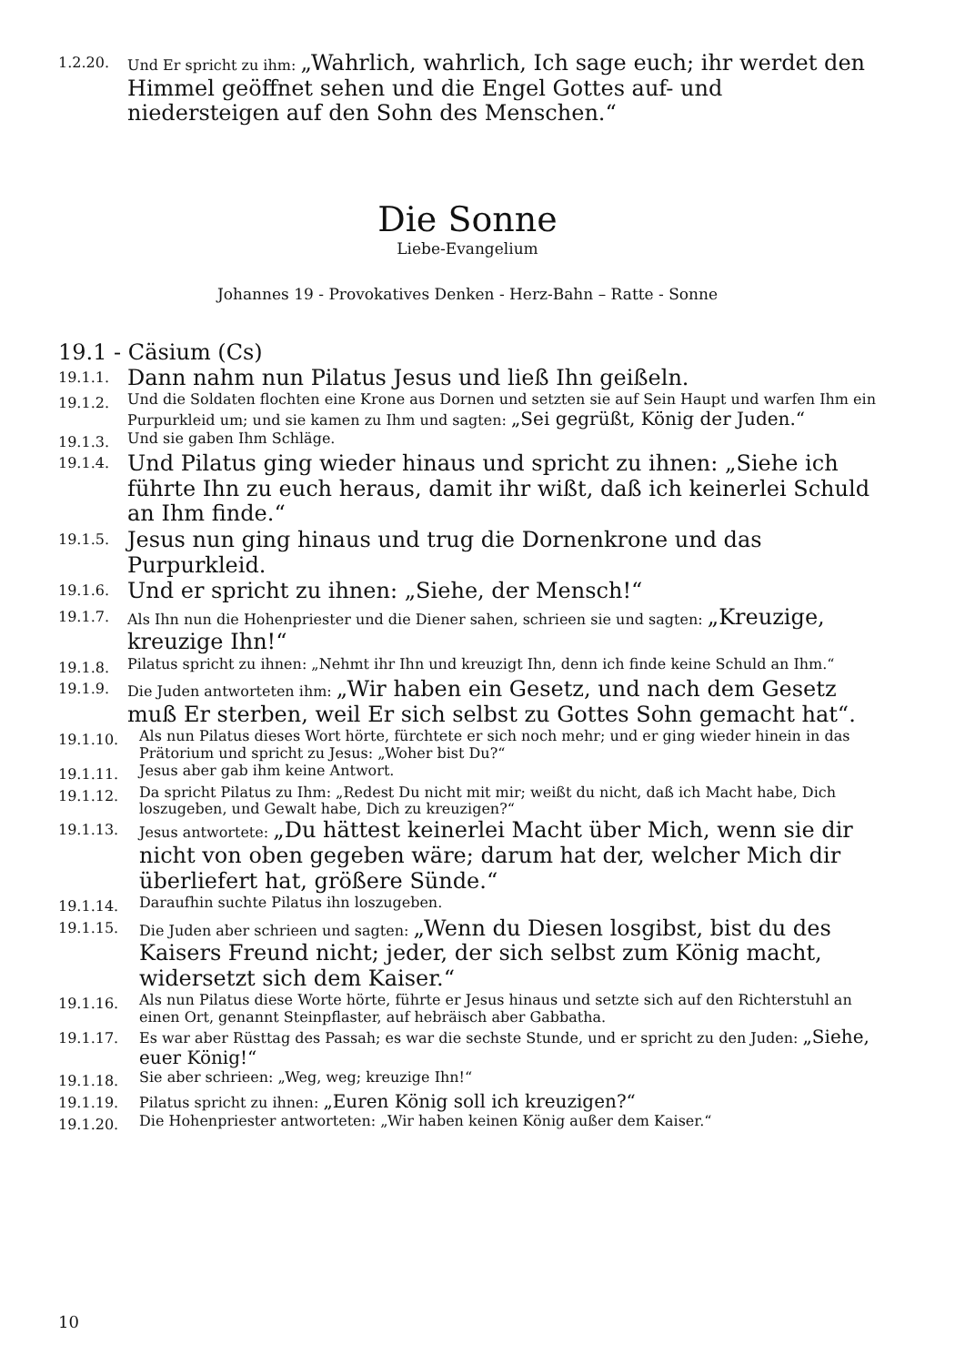1.2.20. Und Er spricht zu ihm: „Wahrlich, wahrlich, Ich sage euch; ihr werdet den Himmel geöffnet sehen und die Engel Gottes auf- und niedersteigen auf den Sohn des Menschen.“
Die Sonne
Liebe-Evangelium
Johannes 19 - Provokatives Denken - Herz-Bahn – Ratte - Sonne
19.1 - Cäsium (Cs)
19.1.1. Dann nahm nun Pilatus Jesus und ließ Ihn geißeln.
19.1.2. Und die Soldaten flochten eine Krone aus Dornen und setzten sie auf Sein Haupt und warfen Ihm ein Purpurkleid um; und sie kamen zu Ihm und sagten: „Sei gegrüßt, König der Juden.“
19.1.3. Und sie gaben Ihm Schläge.
19.1.4. Und Pilatus ging wieder hinaus und spricht zu ihnen: „Siehe ich führte Ihn zu euch heraus, damit ihr wißt, daß ich keinerlei Schuld an Ihm finde.“
19.1.5. Jesus nun ging hinaus und trug die Dornenkrone und das Purpurkleid.
19.1.6. Und er spricht zu ihnen: „Siehe, der Mensch!“
19.1.7. Als Ihn nun die Hohenpriester und die Diener sahen, schrieen sie und sagten: „Kreuzige, kreuzige Ihn!“
19.1.8. Pilatus spricht zu ihnen: „Nehmt ihr Ihn und kreuzigt Ihn, denn ich finde keine Schuld an Ihm.“
19.1.9. Die Juden antworteten ihm: „Wir haben ein Gesetz, und nach dem Gesetz muß Er sterben, weil Er sich selbst zu Gottes Sohn gemacht hat“.
19.1.10. Als nun Pilatus dieses Wort hörte, fürchtete er sich noch mehr; und er ging wieder hinein in das Prätorium und spricht zu Jesus: „Woher bist Du?“
19.1.11. Jesus aber gab ihm keine Antwort.
19.1.12. Da spricht Pilatus zu Ihm: „Redest Du nicht mit mir; weißt du nicht, daß ich Macht habe, Dich loszugeben, und Gewalt habe, Dich zu kreuzigen?“
19.1.13. Jesus antwortete: „Du hättest keinerlei Macht über Mich, wenn sie dir nicht von oben gegeben wäre; darum hat der, welcher Mich dir überliefert hat, größere Sünde.“
19.1.14. Daraufhin suchte Pilatus ihn loszugeben.
19.1.15. Die Juden aber schrieen und sagten: „Wenn du Diesen losgibst, bist du des Kaisers Freund nicht; jeder, der sich selbst zum König macht, widersetzt sich dem Kaiser.“
19.1.16. Als nun Pilatus diese Worte hörte, führte er Jesus hinaus und setzte sich auf den Richterstuhl an einen Ort, genannt Steinpflaster, auf hebräisch aber Gabbatha.
19.1.17. Es war aber Rüsttag des Passah; es war die sechste Stunde, und er spricht zu den Juden: „Siehe, euer König!“
19.1.18. Sie aber schrieen: „Weg, weg; kreuzige Ihn!“
19.1.19. Pilatus spricht zu ihnen: „Euren König soll ich kreuzigen?“
19.1.20. Die Hohenpriester antworteten: „Wir haben keinen König außer dem Kaiser.“
10